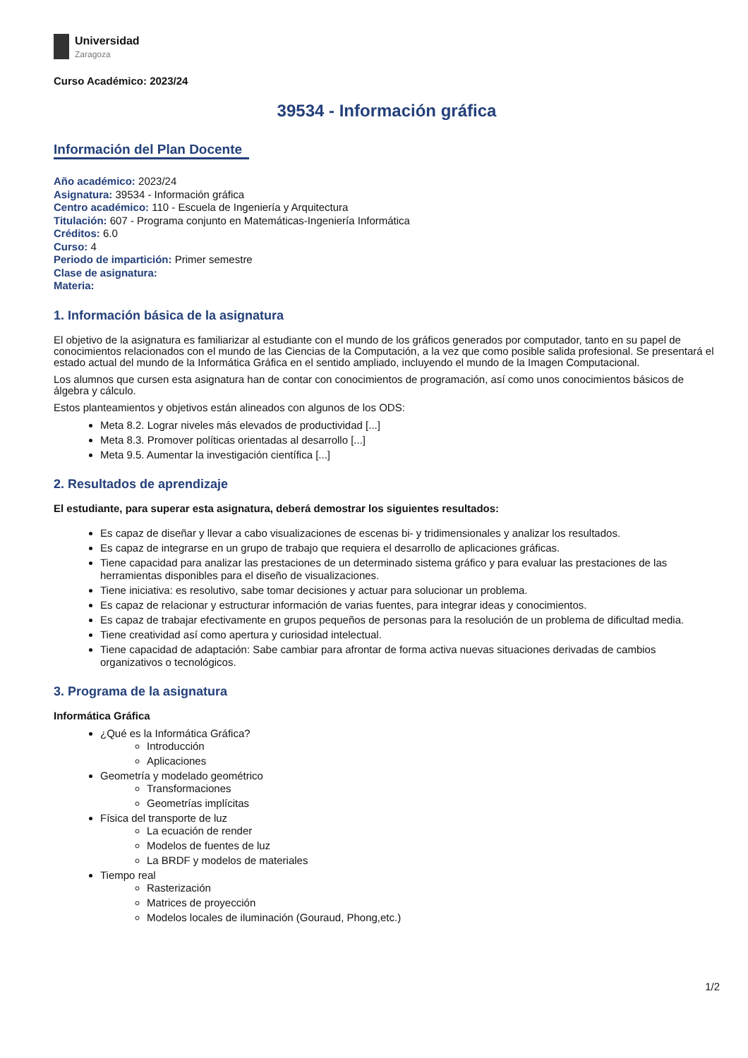Universidad
Zaragoza
Curso Académico: 2023/24
39534 - Información gráfica
Información del Plan Docente
Año académico: 2023/24
Asignatura: 39534 - Información gráfica
Centro académico: 110 - Escuela de Ingeniería y Arquitectura
Titulación: 607 - Programa conjunto en Matemáticas-Ingeniería Informática
Créditos: 6.0
Curso: 4
Periodo de impartición: Primer semestre
Clase de asignatura:
Materia:
1. Información básica de la asignatura
El objetivo de la asignatura es familiarizar al estudiante con el mundo de los gráficos generados por computador, tanto en su papel de conocimientos relacionados con el mundo de las Ciencias de la Computación, a la vez que como posible salida profesional. Se presentará el estado actual del mundo de la Informática Gráfica en el sentido ampliado, incluyendo el mundo de la Imagen Computacional.
Los alumnos que cursen esta asignatura han de contar con conocimientos de programación, así como unos conocimientos básicos de álgebra y cálculo.
Estos planteamientos y objetivos están alineados con algunos de los ODS:
Meta 8.2. Lograr niveles más elevados de productividad [...]
Meta 8.3. Promover políticas orientadas al desarrollo [...]
Meta 9.5. Aumentar la investigación científica [...]
2. Resultados de aprendizaje
El estudiante, para superar esta asignatura, deberá demostrar los siguientes resultados:
Es capaz de diseñar y llevar a cabo visualizaciones de escenas bi- y tridimensionales y analizar los resultados.
Es capaz de integrarse en un grupo de trabajo que requiera el desarrollo de aplicaciones gráficas.
Tiene capacidad para analizar las prestaciones de un determinado sistema gráfico y para evaluar las prestaciones de las herramientas disponibles para el diseño de visualizaciones.
Tiene iniciativa: es resolutivo, sabe tomar decisiones y actuar para solucionar un problema.
Es capaz de relacionar y estructurar información de varias fuentes, para integrar ideas y conocimientos.
Es capaz de trabajar efectivamente en grupos pequeños de personas para la resolución de un problema de dificultad media.
Tiene creatividad así como apertura y curiosidad intelectual.
Tiene capacidad de adaptación: Sabe cambiar para afrontar de forma activa nuevas situaciones derivadas de cambios organizativos o tecnológicos.
3. Programa de la asignatura
Informática Gráfica
¿Qué es la Informática Gráfica?
Introducción
Aplicaciones
Geometría y modelado geométrico
Transformaciones
Geometrías implícitas
Física del transporte de luz
La ecuación de render
Modelos de fuentes de luz
La BRDF y modelos de materiales
Tiempo real
Rasterización
Matrices de proyección
Modelos locales de iluminación (Gouraud, Phong,etc.)
1/2